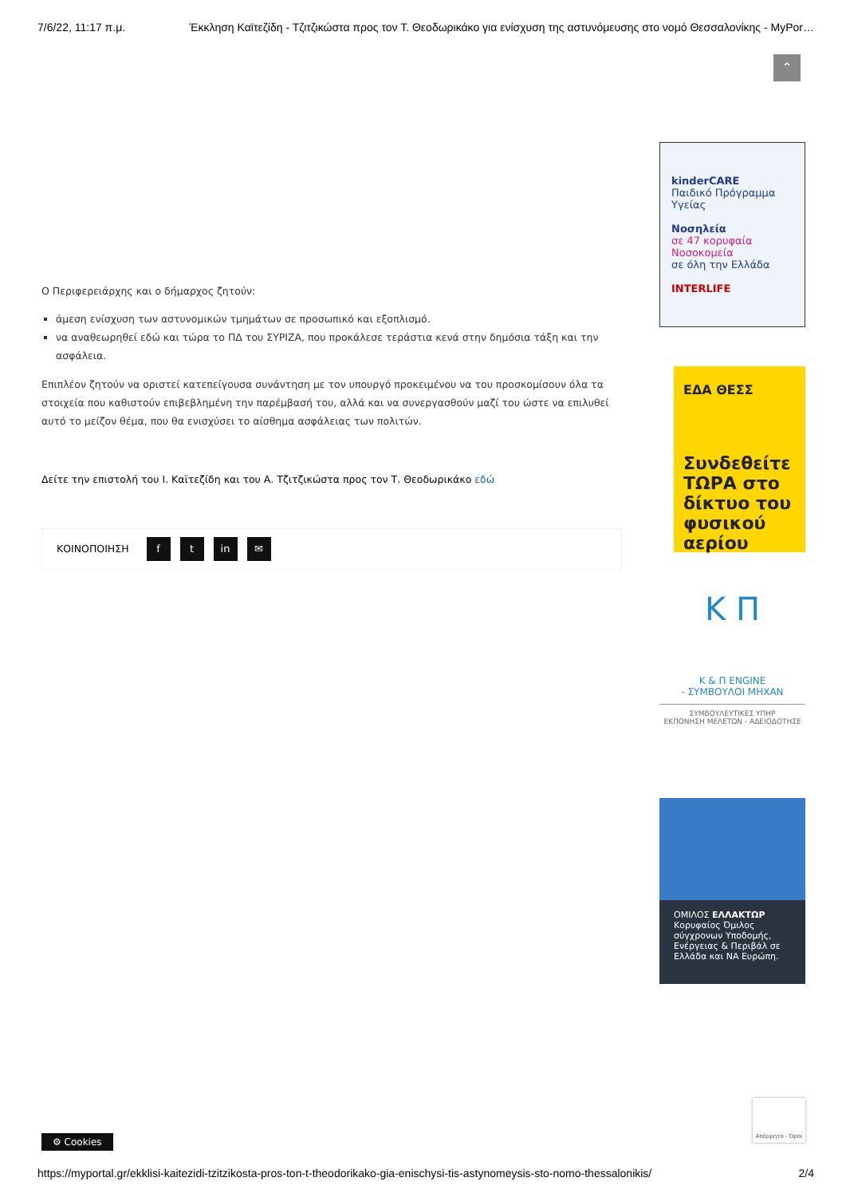7/6/22, 11:17 π.μ. Έκκληση Καϊτεζίδη - Τζιτζικώστα προς τον Τ. Θεοδωρικάκο για ενίσχυση της αστυνόμευσης στο νομό Θεσσαλονίκης - MyPor…
⌃
Ο Περιφερειάρχης και ο δήμαρχος ζητούν:
άμεση ενίσχυση των αστυνομικών τμημάτων σε προσωπικό και εξοπλισμό.
να αναθεωρηθεί εδώ και τώρα το ΠΔ του ΣΥΡΙΖΑ, που προκάλεσε τεράστια κενά στην δημόσια τάξη και την ασφάλεια.
Επιπλέον ζητούν να οριστεί κατεπείγουσα συνάντηση με τον υπουργό προκειμένου να του προσκομίσουν όλα τα στοιχεία που καθιστούν επιβεβλημένη την παρέμβασή του, αλλά και να συνεργασθούν μαζί του ώστε να επιλυθεί αυτό το μείζον θέμα, που θα ενισχύσει το αίσθημα ασφάλειας των πολιτών.
Δείτε την επιστολή του Ι. Καϊτεζίδη και του Α. Τζιτζικώστα προς τον Τ. Θεοδωρικάκο εδώ
ΚΟΙΝΟΠΟΙΗΣΗ f t in ✉
kinderCARE
Παιδικό Πρόγραμμα Υγείας
Νοσηλεία
σε 47 κορυφαία Νοσοκομεία
σε όλη την Ελλάδα
INTERLIFE
ΕΔΑ ΘΕΣΣ
Συνδεθείτε ΤΩΡΑ στο δίκτυο του φυσικού αερίου
K Π
Κ & Π ENGINE
- ΣΥΜΒΟΥΛΟΙ ΜΗΧΑΝ
ΣΥΜΒΟΥΛΕΥΤΙΚΕΣ ΥΠΗΡ
ΕΚΠΟΝΗΣΗ ΜΕΛΕΤΩΝ - ΑΔΕΙΟΔΟΤΗΣΕ
ΟΜΙΛΟΣ ΕΛΛΑΚΤΩΡ
Κορυφαίος Όμιλος σύγχρονων Υποδομής, Ενέργειας & Περιβάλ σε Ελλάδα και ΝΑ Ευρώπη.
Απόρρητο - Όροι
⚙ Cookies
https://myportal.gr/ekklisi-kaitezidi-tzitzikosta-pros-ton-t-theodorikako-gia-enischysi-tis-astynomeysis-sto-nomo-thessalonikis/ 2/4